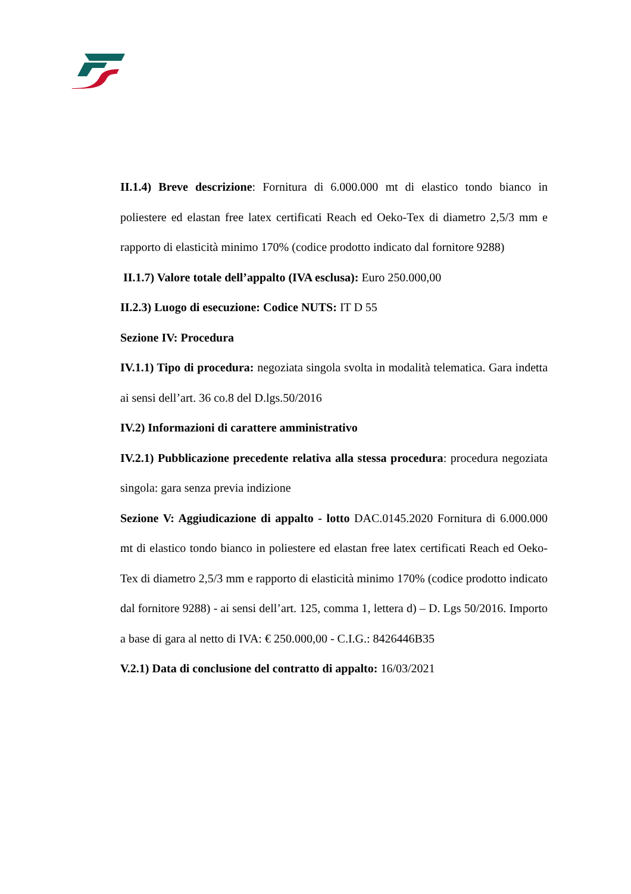II.1.4) Breve descrizione: Fornitura di 6.000.000 mt di elastico tondo bianco in poliestere ed elastan free latex certificati Reach ed Oeko-Tex di diametro 2,5/3 mm e rapporto di elasticità minimo 170% (codice prodotto indicato dal fornitore 9288)
II.1.7) Valore totale dell’appalto (IVA esclusa): Euro 250.000,00
II.2.3) Luogo di esecuzione: Codice NUTS: IT D 55
Sezione IV: Procedura
IV.1.1) Tipo di procedura: negoziata singola svolta in modalità telematica. Gara indetta ai sensi dell’art. 36 co.8 del D.lgs.50/2016
IV.2) Informazioni di carattere amministrativo
IV.2.1) Pubblicazione precedente relativa alla stessa procedura: procedura negoziata singola: gara senza previa indizione
Sezione V: Aggiudicazione di appalto - lotto DAC.0145.2020 Fornitura di 6.000.000 mt di elastico tondo bianco in poliestere ed elastan free latex certificati Reach ed Oeko-Tex di diametro 2,5/3 mm e rapporto di elasticità minimo 170% (codice prodotto indicato dal fornitore 9288) - ai sensi dell’art. 125, comma 1, lettera d) – D. Lgs 50/2016. Importo a base di gara al netto di IVA: € 250.000,00 - C.I.G.: 8426446B35
V.2.1) Data di conclusione del contratto di appalto: 16/03/2021